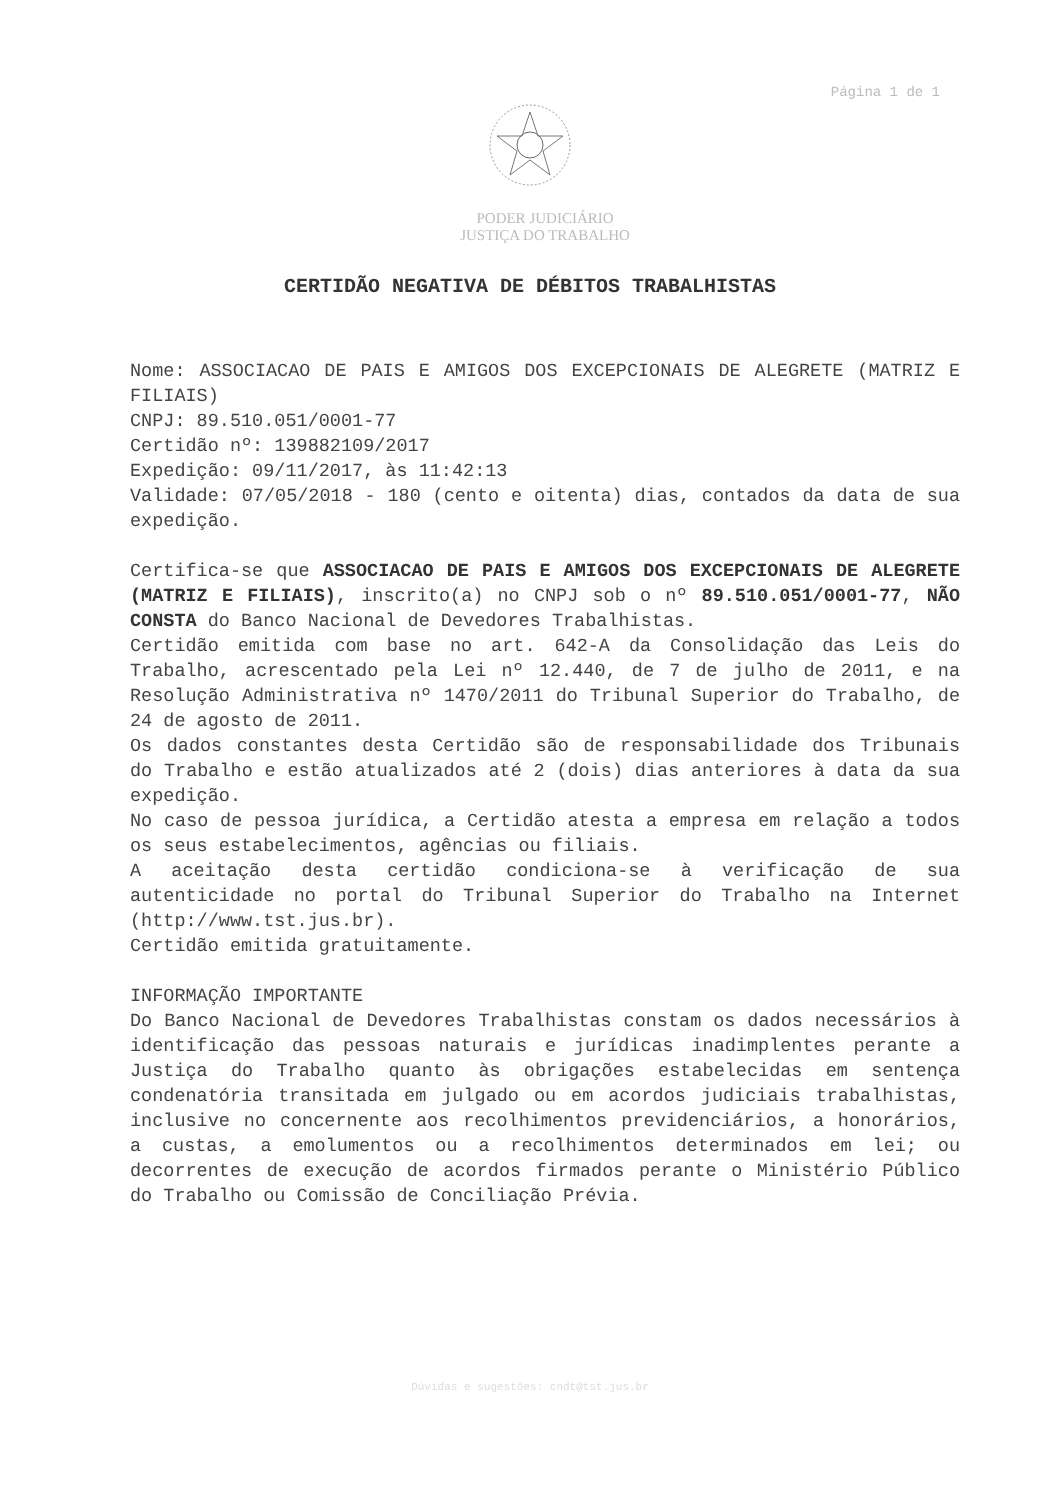Página 1 de 1
PODER JUDICIÁRIO
JUSTIÇA DO TRABALHO
CERTIDÃO NEGATIVA DE DÉBITOS TRABALHISTAS
Nome: ASSOCIACAO DE PAIS E AMIGOS DOS EXCEPCIONAIS DE ALEGRETE (MATRIZ E FILIAIS)
CNPJ: 89.510.051/0001-77
Certidão nº: 139882109/2017
Expedição: 09/11/2017, às 11:42:13
Validade: 07/05/2018 - 180 (cento e oitenta) dias, contados da data de sua expedição.
Certifica-se que ASSOCIACAO DE PAIS E AMIGOS DOS EXCEPCIONAIS DE ALEGRETE (MATRIZ E FILIAIS), inscrito(a) no CNPJ sob o nº 89.510.051/0001-77, NÃO CONSTA do Banco Nacional de Devedores Trabalhistas.
Certidão emitida com base no art. 642-A da Consolidação das Leis do Trabalho, acrescentado pela Lei nº 12.440, de 7 de julho de 2011, e na Resolução Administrativa nº 1470/2011 do Tribunal Superior do Trabalho, de 24 de agosto de 2011.
Os dados constantes desta Certidão são de responsabilidade dos Tribunais do Trabalho e estão atualizados até 2 (dois) dias anteriores à data da sua expedição.
No caso de pessoa jurídica, a Certidão atesta a empresa em relação a todos os seus estabelecimentos, agências ou filiais.
A aceitação desta certidão condiciona-se à verificação de sua autenticidade no portal do Tribunal Superior do Trabalho na Internet (http://www.tst.jus.br).
Certidão emitida gratuitamente.
INFORMAÇÃO IMPORTANTE
Do Banco Nacional de Devedores Trabalhistas constam os dados necessários à identificação das pessoas naturais e jurídicas inadimplentes perante a Justiça do Trabalho quanto às obrigações estabelecidas em sentença condenatória transitada em julgado ou em acordos judiciais trabalhistas, inclusive no concernente aos recolhimentos previdenciários, a honorários, a custas, a emolumentos ou a recolhimentos determinados em lei; ou decorrentes de execução de acordos firmados perante o Ministério Público do Trabalho ou Comissão de Conciliação Prévia.
Dúvidas e sugestões: cndt@tst.jus.br